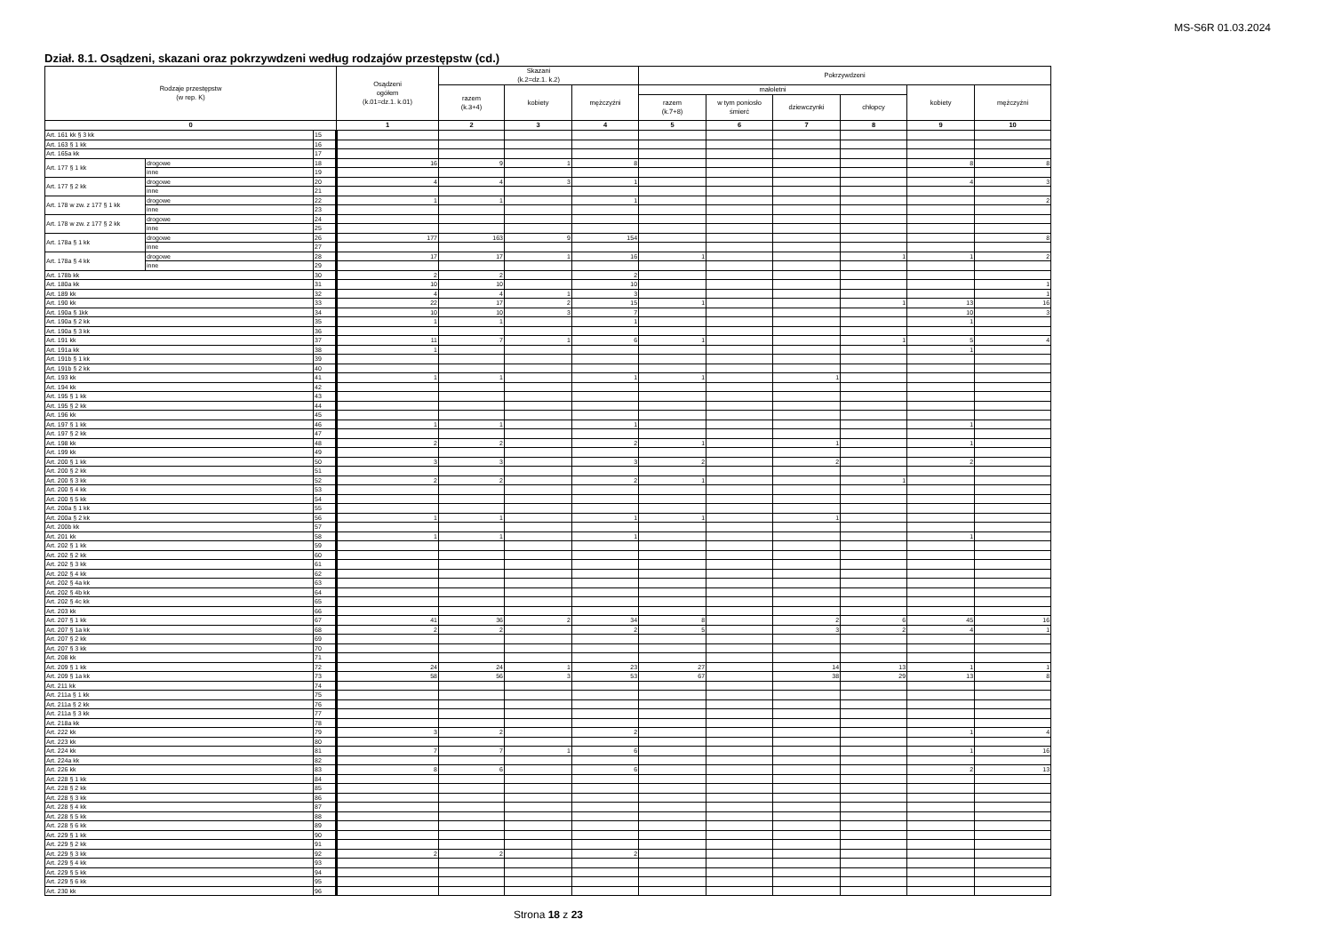MS-S6R 01.03.2024
Dział. 8.1. Osądzeni, skazani oraz pokrzywdzeni według rodzajów przestępstw (cd.)
| Rodzaje przestępstw (w rep. K) | | | Osądzeni ogółem (k.01=dz.1. k.01) | Skazani (k.2=dz.1. k.2) | | | Pokrzywdzeni | | | | | |
| --- | --- | --- | --- | --- | --- | --- | --- | --- | --- | --- | --- | --- |
| | | | | razem (k.3+4) | kobiety | mężczyźni | małoletni | | | | kobiety | mężczyźni |
| | | | | | | | razem (k.7+8) | w tym poniosło śmierć | dziewczynki | chłopcy | | |
| 0 | | | 1 | 2 | 3 | 4 | 5 | 6 | 7 | 8 | 9 | 10 |
| Art. 161 kk § 3 kk | | 15 | | | | | | | | | | |
| Art. 163 § 1 kk | | 16 | | | | | | | | | | |
| Art. 165a kk | | 17 | | | | | | | | | | |
| Art. 177 § 1 kk | drogowe | 18 | 16 | 9 | 1 | 8 | | | | | 8 | 8 |
| | inne | 19 | | | | | | | | | | |
| Art. 177 § 2 kk | drogowe | 20 | 4 | 4 | 3 | 1 | | | | | 4 | 3 |
| | inne | 21 | | | | | | | | | | |
| Art. 178 w zw. z 177 § 1 kk | drogowe | 22 | 1 | 1 | | 1 | | | | | | 2 |
| | inne | 23 | | | | | | | | | | |
| Art. 178 w zw. z 177 § 2 kk | drogowe | 24 | | | | | | | | | | |
| | inne | 25 | | | | | | | | | | |
| Art. 178a § 1 kk | drogowe | 26 | 177 | 163 | 9 | 154 | | | | | | 8 |
| | inne | 27 | | | | | | | | | | |
| Art. 178a § 4 kk | drogowe | 28 | 17 | 17 | 1 | 16 | 1 | | | 1 | 1 | 2 |
| | inne | 29 | | | | | | | | | | |
| Art. 178b kk | | 30 | 2 | 2 | | 2 | | | | | | |
| Art. 180a kk | | 31 | 10 | 10 | | 10 | | | | | | 1 |
| Art. 189 kk | | 32 | 4 | 4 | 1 | 3 | | | | | | 1 |
| Art. 190 kk | | 33 | 22 | 17 | 2 | 15 | 1 | | | 1 | 13 | 16 |
| Art. 190a § 1kk | | 34 | 10 | 10 | 3 | 7 | | | | | 10 | 3 |
| Art. 190a § 2 kk | | 35 | 1 | 1 | | 1 | | | | | 1 | |
| Art. 190a § 3 kk | | 36 | | | | | | | | | | |
| Art. 191 kk | | 37 | 11 | 7 | 1 | 6 | 1 | | | 1 | 5 | 4 |
| Art. 191a kk | | 38 | 1 | | | | | | | | 1 | |
| Art. 191b § 1 kk | | 39 | | | | | | | | | | |
| Art. 191b § 2 kk | | 40 | | | | | | | | | | |
| Art. 193 kk | | 41 | 1 | 1 | | 1 | 1 | | 1 | | | |
| Art. 194 kk | | 42 | | | | | | | | | | |
| Art. 195 § 1 kk | | 43 | | | | | | | | | | |
| Art. 195 § 2 kk | | 44 | | | | | | | | | | |
| Art. 196 kk | | 45 | | | | | | | | | | |
| Art. 197 § 1 kk | | 46 | 1 | 1 | | 1 | | | | | 1 | |
| Art. 197 § 2 kk | | 47 | | | | | | | | | | |
| Art. 198 kk | | 48 | 2 | 2 | | 2 | 1 | | 1 | | 1 | |
| Art. 199 kk | | 49 | | | | | | | | | | |
| Art. 200 § 1 kk | | 50 | 3 | 3 | | 3 | 2 | | 2 | | 2 | |
| Art. 200 § 2 kk | | 51 | | | | | | | | | | |
| Art. 200 § 3 kk | | 52 | 2 | 2 | | 2 | 1 | | | 1 | | |
| Art. 200 § 4 kk | | 53 | | | | | | | | | | |
| Art. 200 § 5 kk | | 54 | | | | | | | | | | |
| Art. 200a § 1 kk | | 55 | | | | | | | | | | |
| Art. 200a § 2 kk | | 56 | 1 | 1 | | 1 | 1 | | 1 | | | |
| Art. 200b kk | | 57 | | | | | | | | | | |
| Art. 201 kk | | 58 | 1 | 1 | | 1 | | | | | 1 | |
| Art. 202 § 1 kk | | 59 | | | | | | | | | | |
| Art. 202 § 2 kk | | 60 | | | | | | | | | | |
| Art. 202 § 3 kk | | 61 | | | | | | | | | | |
| Art. 202 § 4 kk | | 62 | | | | | | | | | | |
| Art. 202 § 4a kk | | 63 | | | | | | | | | | |
| Art. 202 § 4b kk | | 64 | | | | | | | | | | |
| Art. 202 § 4c kk | | 65 | | | | | | | | | | |
| Art. 203 kk | | 66 | | | | | | | | | | |
| Art. 207 § 1 kk | | 67 | 41 | 36 | 2 | 34 | 8 | | 2 | 6 | 45 | 16 |
| Art. 207 § 1a kk | | 68 | 2 | 2 | | 2 | 5 | | 3 | 2 | 4 | 1 |
| Art. 207 § 2 kk | | 69 | | | | | | | | | | |
| Art. 207 § 3 kk | | 70 | | | | | | | | | | |
| Art. 208 kk | | 71 | | | | | | | | | | |
| Art. 209 § 1 kk | | 72 | 24 | 24 | 1 | 23 | 27 | | 14 | 13 | 1 | 1 |
| Art. 209 § 1a kk | | 73 | 58 | 56 | 3 | 53 | 67 | | 38 | 29 | 13 | 8 |
| Art. 211 kk | | 74 | | | | | | | | | | |
| Art. 211a § 1 kk | | 75 | | | | | | | | | | |
| Art. 211a § 2 kk | | 76 | | | | | | | | | | |
| Art. 211a § 3 kk | | 77 | | | | | | | | | | |
| Art. 218a kk | | 78 | | | | | | | | | | |
| Art. 222 kk | | 79 | 3 | 2 | | 2 | | | | | 1 | 4 |
| Art. 223 kk | | 80 | | | | | | | | | | |
| Art. 224 kk | | 81 | 7 | 7 | 1 | 6 | | | | | 1 | 16 |
| Art. 224a kk | | 82 | | | | | | | | | | |
| Art. 226 kk | | 83 | 8 | 6 | | 6 | | | | | 2 | 13 |
| Art. 228 § 1 kk | | 84 | | | | | | | | | | |
| Art. 228 § 2 kk | | 85 | | | | | | | | | | |
| Art. 228 § 3 kk | | 86 | | | | | | | | | | |
| Art. 228 § 4 kk | | 87 | | | | | | | | | | |
| Art. 228 § 5 kk | | 88 | | | | | | | | | | |
| Art. 228 § 6 kk | | 89 | | | | | | | | | | |
| Art. 229 § 1 kk | | 90 | | | | | | | | | | |
| Art. 229 § 2 kk | | 91 | | | | | | | | | | |
| Art. 229 § 3 kk | | 92 | 2 | 2 | | 2 | | | | | | |
| Art. 229 § 4 kk | | 93 | | | | | | | | | | |
| Art. 229 § 5 kk | | 94 | | | | | | | | | | |
| Art. 229 § 6 kk | | 95 | | | | | | | | | | |
| Art. 230 kk | | 96 | | | | | | | | | | |
Strona 18 z 23